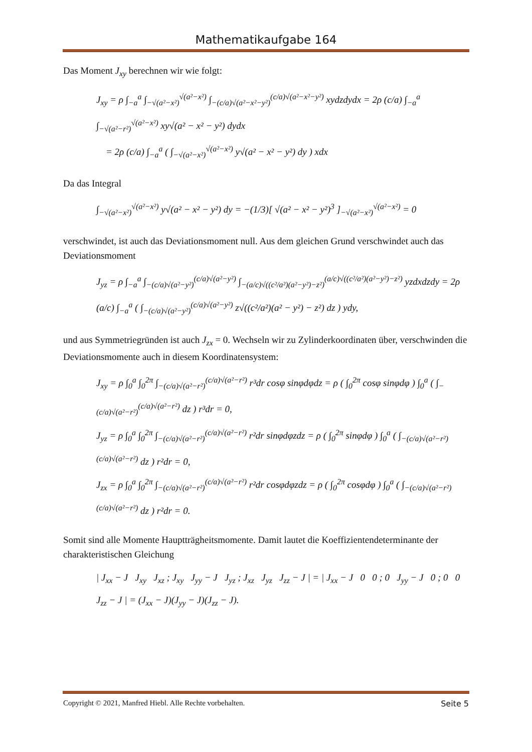Mathematikaufgabe 164
Das Moment J<sub>xy</sub> berechnen wir wie folgt:
J<sub>xy</sub> = ρ ∫<sub>−a</sub><sup>a</sup> ∫<sub>−√(a²−x²)</sub><sup>√(a²−x²)</sup> ∫<sub>−(c/a)√(a²−x²−y²)</sub><sup>(c/a)√(a²−x²−y²)</sup> xydzdydx = 2ρ (c/a) ∫<sub>−a</sub><sup>a</sup> ∫<sub>−√(a²−r²)</sub><sup>√(a²−x²)</sup> xy√(a² − x² − y²) dydx
= 2ρ (c/a) ∫<sub>−a</sub><sup>a</sup> ( ∫<sub>−√(a²−x²)</sub><sup>√(a²−x²)</sup> y√(a² − x² − y²) dy ) xdx
Da das Integral
∫<sub>−√(a²−x²)</sub><sup>√(a²−x²)</sup> y√(a² − x² − y²) dy = −(1/3)[ √(a² − x² − y²)<sup>3</sup> ]<sub>−√(a²−x²)</sub><sup>√(a²−x²)</sup> = 0
verschwindet, ist auch das Deviationsmoment null. Aus dem gleichen Grund verschwindet auch das Deviationsmoment
J<sub>yz</sub> = ρ ∫<sub>−a</sub><sup>a</sup> ∫<sub>−(c/a)√(a²−y²)</sub><sup>(c/a)√(a²−y²)</sup> ∫<sub>−(a/c)√((c²/a²)(a²−y²)−z²)</sub><sup>(a/c)√((c²/a²)(a²−y²)−z²)</sup> yzdxdzdy = 2ρ (a/c) ∫<sub>−a</sub><sup>a</sup> ( ∫<sub>−(c/a)√(a²−y²)</sub><sup>(c/a)√(a²−y²)</sup> z√((c²/a²)(a² − y²) − z²) dz ) ydy,
und aus Symmetriegründen ist auch J<sub>zx</sub> = 0. Wechseln wir zu Zylinderkoordinaten über, verschwinden die Deviationsmomente auch in diesem Koordinatensystem:
J<sub>xy</sub> = ρ ∫<sub>0</sub><sup>a</sup> ∫<sub>0</sub><sup>2π</sup> ∫<sub>−(c/a)√(a²−r²)</sub><sup>(c/a)√(a²−r²)</sup> r³dr cosφ sinφdφdz = ρ ( ∫<sub>0</sub><sup>2π</sup> cosφ sinφdφ ) ∫<sub>0</sub><sup>a</sup> ( ∫<sub>−(c/a)√(a²−r²)</sub><sup>(c/a)√(a²−r²)</sup> dz ) r³dr = 0,
J<sub>yz</sub> = ρ ∫<sub>0</sub><sup>a</sup> ∫<sub>0</sub><sup>2π</sup> ∫<sub>−(c/a)√(a²−r²)</sub><sup>(c/a)√(a²−r²)</sup> r²dr sinφdφzdz = ρ ( ∫<sub>0</sub><sup>2π</sup> sinφdφ ) ∫<sub>0</sub><sup>a</sup> ( ∫<sub>−(c/a)√(a²−r²)</sub><sup>(c/a)√(a²−r²)</sup> dz ) r²dr = 0,
J<sub>zx</sub> = ρ ∫<sub>0</sub><sup>a</sup> ∫<sub>0</sub><sup>2π</sup> ∫<sub>−(c/a)√(a²−r²)</sub><sup>(c/a)√(a²−r²)</sup> r²dr cosφdφzdz = ρ ( ∫<sub>0</sub><sup>2π</sup> cosφdφ ) ∫<sub>0</sub><sup>a</sup> ( ∫<sub>−(c/a)√(a²−r²)</sub><sup>(c/a)√(a²−r²)</sup> dz ) r²dr = 0.
Somit sind alle Momente Hauptträgheitsmomente. Damit lautet die Koeffizientendeterminante der charakteristischen Gleichung
| J<sub>xx</sub> − J J<sub>xy</sub> J<sub>xz</sub> ; J<sub>xy</sub> J<sub>yy</sub> − J J<sub>yz</sub> ; J<sub>xz</sub> J<sub>yz</sub> J<sub>zz</sub> − J | = | J<sub>xx</sub> − J 0 0 ; 0 J<sub>yy</sub> − J 0 ; 0 0 J<sub>zz</sub> − J | = (J<sub>xx</sub> − J)(J<sub>yy</sub> − J)(J<sub>zz</sub> − J).
Copyright © 2021, Manfred Hiebl. Alle Rechte vorbehalten. Seite 5